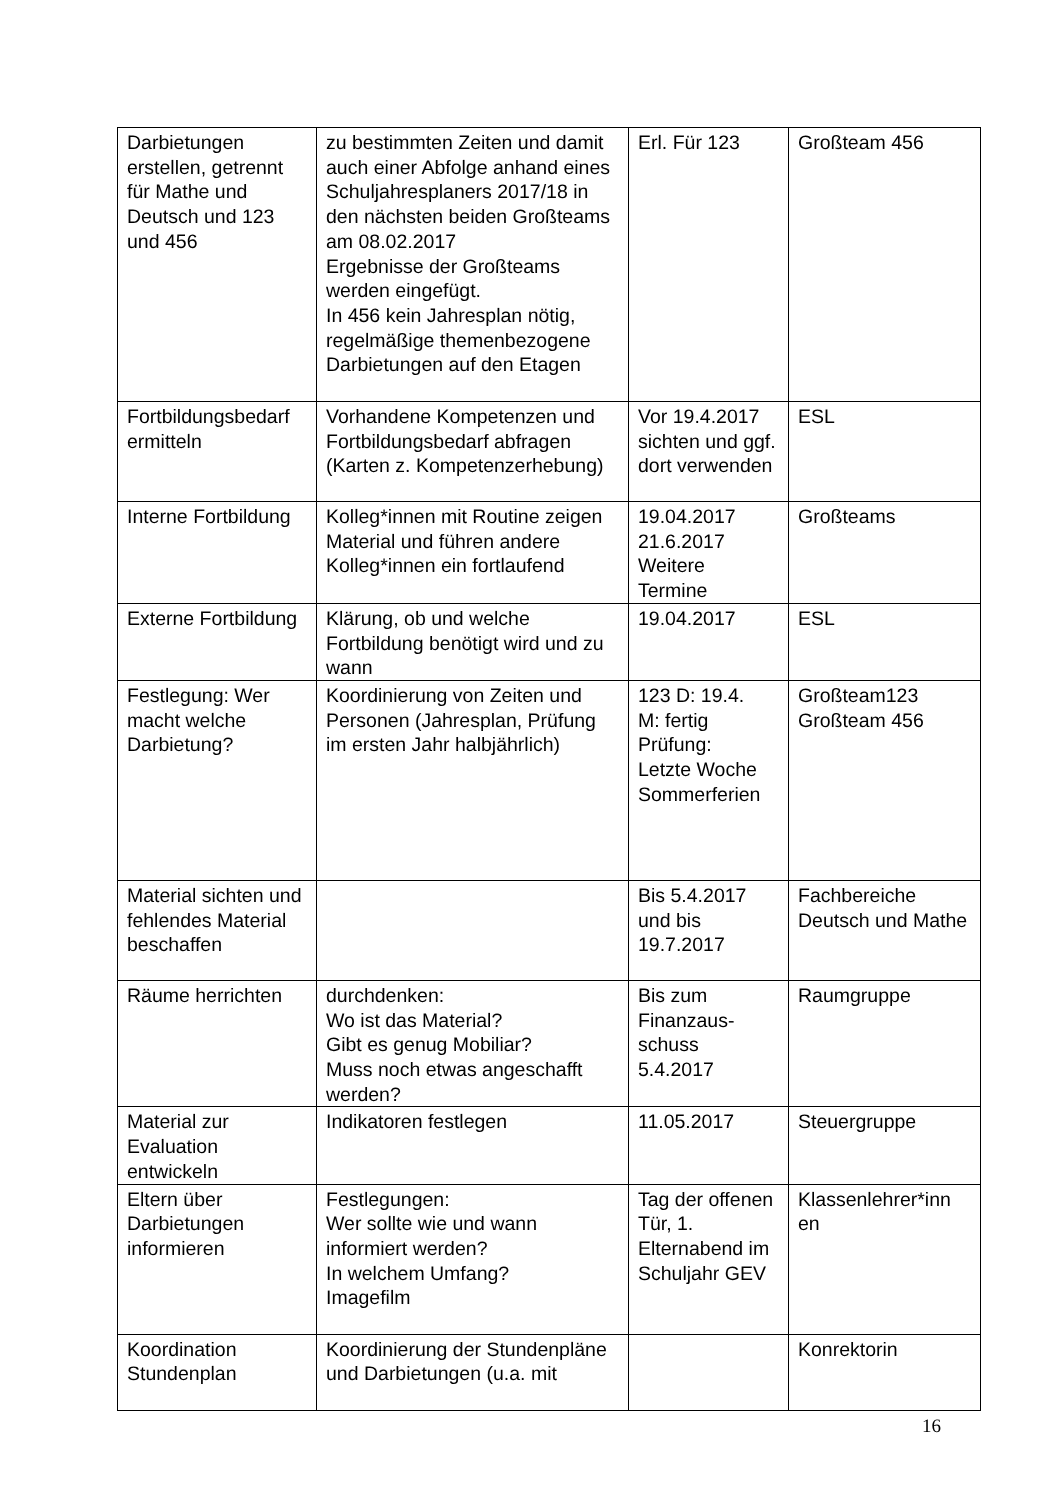| Darbietungen erstellen, getrennt für Mathe und Deutsch und 123 und 456 | zu bestimmten Zeiten und damit auch einer Abfolge anhand eines Schuljahresplaners 2017/18 in den nächsten beiden Großteams am 08.02.2017 Ergebnisse der Großteams werden eingefügt. In 456 kein Jahresplan nötig, regelmäßige themenbezogene Darbietungen auf den Etagen | Erl. Für 123 | Großteam 456 |
| Fortbildungsbedarf ermitteln | Vorhandene Kompetenzen und Fortbildungsbedarf abfragen (Karten z. Kompetenzerhebung) | Vor 19.4.2017 sichten und ggf. dort verwenden | ESL |
| Interne Fortbildung | Kolleg*innen mit Routine zeigen Material und führen andere Kolleg*innen ein fortlaufend | 19.04.2017 21.6.2017 Weitere Termine | Großteams |
| Externe Fortbildung | Klärung, ob und welche Fortbildung benötigt wird und zu wann | 19.04.2017 | ESL |
| Festlegung: Wer macht welche Darbietung? | Koordinierung von Zeiten und Personen (Jahresplan, Prüfung im ersten Jahr halbjährlich) | 123 D: 19.4. M: fertig Prüfung: Letzte Woche Sommerferien | Großteam123 Großteam 456 |
| Material sichten und fehlendes Material beschaffen | | Bis 5.4.2017 und bis 19.7.2017 | Fachbereiche Deutsch und Mathe |
| Räume herrichten | durchdenken: Wo ist das Material? Gibt es genug Mobiliar? Muss noch etwas angeschafft werden? | Bis zum Finanzaus-schuss 5.4.2017 | Raumgruppe |
| Material zur Evaluation entwickeln | Indikatoren festlegen | 11.05.2017 | Steuergruppe |
| Eltern über Darbietungen informieren | Festlegungen: Wer sollte wie und wann informiert werden? In welchem Umfang? Imagefilm | Tag der offenen Tür, 1. Elternabend im Schuljahr GEV | Klassenlehrer*inn en |
| Koordination Stundenplan | Koordinierung der Stundenpläne und Darbietungen (u.a. mit | | Konrektorin |
16